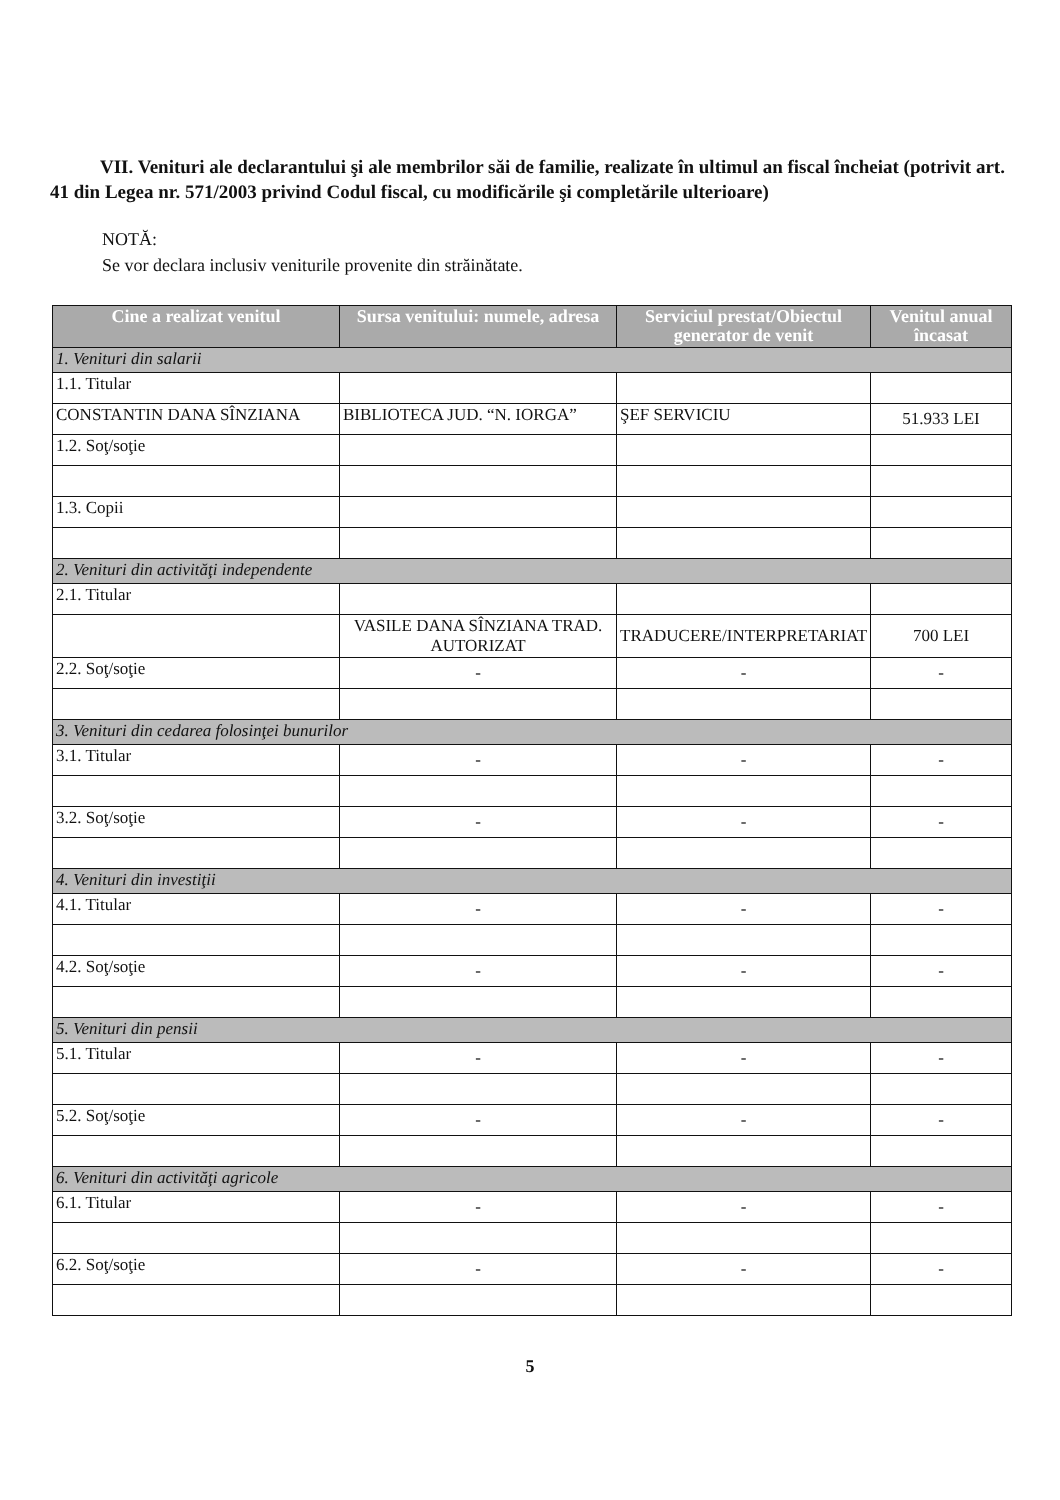VII. Venituri ale declarantului şi ale membrilor săi de familie, realizate în ultimul an fiscal încheiat (potrivit art. 41 din Legea nr. 571/2003 privind Codul fiscal, cu modificările şi completările ulterioare)
NOTĂ:
Se vor declara inclusiv veniturile provenite din străinătate.
| Cine a realizat venitul | Sursa venitului: numele, adresa | Serviciul prestat/Obiectul generator de venit | Venitul anual încasat |
| --- | --- | --- | --- |
| 1. Venituri din salarii | | | |
| 1.1. Titular | | | |
| CONSTANTIN DANA SÎNZIANA | BIBLIOTECA JUD. “N. IORGA” | ŞEF SERVICIU | 51.933 LEI |
| 1.2. Soţ/soţie | | | |
| 1.3. Copii | | | |
| 2. Venituri din activităţi independente | | | |
| 2.1. Titular | | | |
| | VASILE DANA SÎNZIANA TRAD. AUTORIZAT | TRADUCERE/INTERPRETARIAT | 700 LEI |
| 2.2. Soţ/soţie | - | - | - |
| 3. Venituri din cedarea folosinţei bunurilor | | | |
| 3.1. Titular | - | - | - |
| 3.2. Soţ/soţie | - | - | - |
| 4. Venituri din investiţii | | | |
| 4.1. Titular | - | - | - |
| 4.2. Soţ/soţie | - | - | - |
| 5. Venituri din pensii | | | |
| 5.1. Titular | - | - | - |
| 5.2. Soţ/soţie | - | - | - |
| 6. Venituri din activităţi agricole | | | |
| 6.1. Titular | - | - | - |
| 6.2. Soţ/soţie | - | - | - |
5